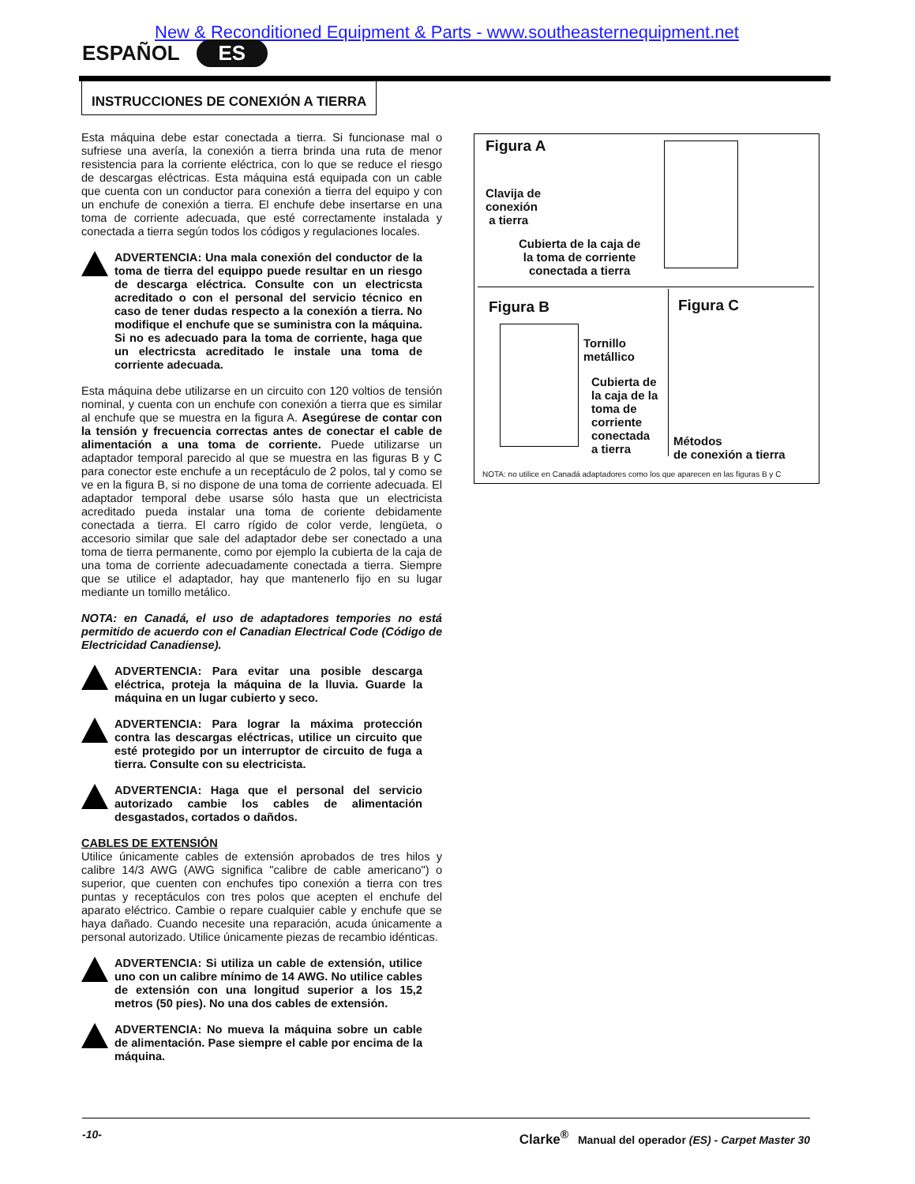New & Reconditioned Equipment & Parts - www.southeasternequipment.net
ESPAÑOL ES
INSTRUCCIONES DE CONEXIÓN A TIERRA
Esta máquina debe estar conectada a tierra. Si funcionase mal o sufriese una avería, la conexión a tierra brinda una ruta de menor resistencia para la corriente eléctrica, con lo que se reduce el riesgo de descargas eléctricas. Esta máquina está equipada con un cable que cuenta con un conductor para conexión a tierra del equipo y con un enchufe de conexión a tierra. El enchufe debe insertarse en una toma de corriente adecuada, que esté correctamente instalada y conectada a tierra según todos los códigos y regulaciones locales.
ADVERTENCIA: Una mala conexión del conductor de la toma de tierra del equippo puede resultar en un riesgo de descarga eléctrica. Consulte con un electricsta acreditado o con el personal del servicio técnico en caso de tener dudas respecto a la conexión a tierra. No modifique el enchufe que se suministra con la máquina. Si no es adecuado para la toma de corriente, haga que un electricsta acreditado le instale una toma de corriente adecuada.
Esta máquina debe utilizarse en un circuito con 120 voltios de tensión nominal, y cuenta con un enchufe con conexión a tierra que es similar al enchufe que se muestra en la figura A. Asegúrese de contar con la tensión y frecuencia correctas antes de conectar el cable de alimentación a una toma de corriente. Puede utilizarse un adaptador temporal parecido al que se muestra en las figuras B y C para conector este enchufe a un receptáculo de 2 polos, tal y como se ve en la figura B, si no dispone de una toma de corriente adecuada. El adaptador temporal debe usarse sólo hasta que un electricista acreditado pueda instalar una toma de coriente debidamente conectada a tierra. El carro rígido de color verde, lengüeta, o accesorio similar que sale del adaptador debe ser conectado a una toma de tierra permanente, como por ejemplo la cubierta de la caja de una toma de corriente adecuadamente conectada a tierra. Siempre que se utilice el adaptador, hay que mantenerlo fijo en su lugar mediante un tomillo metálico.
NOTA: en Canadá, el uso de adaptadores tempories no está permitido de acuerdo con el Canadian Electrical Code (Código de Electricidad Canadiense).
ADVERTENCIA: Para evitar una posible descarga eléctrica, proteja la máquina de la lluvia. Guarde la máquina en un lugar cubierto y seco.
ADVERTENCIA: Para lograr la máxima protección contra las descargas eléctricas, utilice un circuito que esté protegido por un interruptor de circuito de fuga a tierra. Consulte con su electricista.
ADVERTENCIA: Haga que el personal del servicio autorizado cambie los cables de alimentación desgastados, cortados o dañdos.
CABLES DE EXTENSIÓN
Utilice únicamente cables de extensión aprobados de tres hilos y calibre 14/3 AWG (AWG significa "calibre de cable americano") o superior, que cuenten con enchufes tipo conexión a tierra con tres puntas y receptáculos con tres polos que acepten el enchufe del aparato eléctrico. Cambie o repare cualquier cable y enchufe que se haya dañado. Cuando necesite una reparación, acuda únicamente a personal autorizado. Utilice únicamente piezas de recambio idénticas.
ADVERTENCIA: Si utiliza un cable de extensión, utilice uno con un calibre mínimo de 14 AWG. No utilice cables de extensión con una longitud superior a los 15,2 metros (50 pies). No una dos cables de extensión.
ADVERTENCIA: No mueva la máquina sobre un cable de alimentación. Pase siempre el cable por encima de la máquina.
Figura A
Clavija de
conexión
a tierra
Cubierta de la caja de
la toma de corriente
conectada a tierra
Figura B
Tornillo
metállico
Cubierta de
la caja de la
toma de
corriente
conectada
a tierra
Figura C
Métodos
de conexión a tierra
NOTA: no utilice en Canadá adaptadores como los que aparecen en las figuras B y C
-10- Clarke<sup>®</sup> Manual del operador (ES) - Carpet Master 30